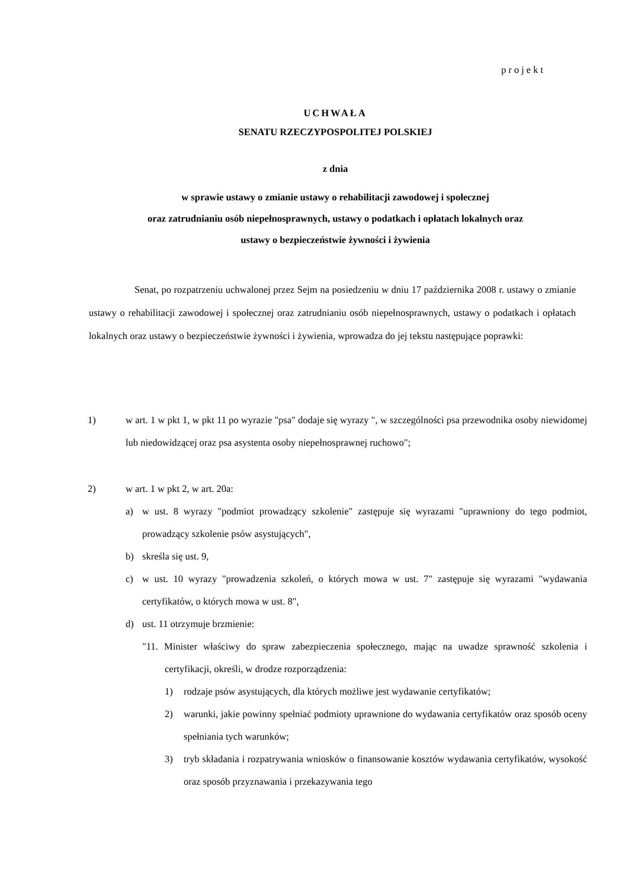projekt
UCHWAŁA
SENATU RZECZYPOSPOLITEJ POLSKIEJ
z dnia
w sprawie ustawy o zmianie ustawy o rehabilitacji zawodowej i społecznej
oraz zatrudnianiu osób niepełnosprawnych, ustawy o podatkach i opłatach lokalnych oraz
ustawy o bezpieczeństwie żywności i żywienia
Senat, po rozpatrzeniu uchwalonej przez Sejm na posiedzeniu w dniu 17 października 2008 r. ustawy o zmianie ustawy o rehabilitacji zawodowej i społecznej oraz zatrudnianiu osób niepełnosprawnych, ustawy o podatkach i opłatach lokalnych oraz ustawy o bezpieczeństwie żywności i żywienia, wprowadza do jej tekstu następujące poprawki:
1) w art. 1 w pkt 1, w pkt 11 po wyrazie "psa" dodaje się wyrazy ", w szczególności psa przewodnika osoby niewidomej lub niedowidzącej oraz psa asystenta osoby niepełnosprawnej ruchowo";
2) w art. 1 w pkt 2, w art. 20a:
a) w ust. 8 wyrazy "podmiot prowadzący szkolenie" zastępuje się wyrazami "uprawniony do tego podmiot, prowadzący szkolenie psów asystujących",
b) skreśla się ust. 9,
c) w ust. 10 wyrazy "prowadzenia szkoleń, o których mowa w ust. 7" zastępuje się wyrazami "wydawania certyfikatów, o których mowa w ust. 8",
d) ust. 11 otrzymuje brzmienie:
"11. Minister właściwy do spraw zabezpieczenia społecznego, mając na uwadze sprawność szkolenia i certyfikacji, określi, w drodze rozporządzenia:
1) rodzaje psów asystujących, dla których możliwe jest wydawanie certyfikatów;
2) warunki, jakie powinny spełniać podmioty uprawnione do wydawania certyfikatów oraz sposób oceny spełniania tych warunków;
3) tryb składania i rozpatrywania wniosków o finansowanie kosztów wydawania certyfikatów, wysokość oraz sposób przyznawania i przekazywania tego